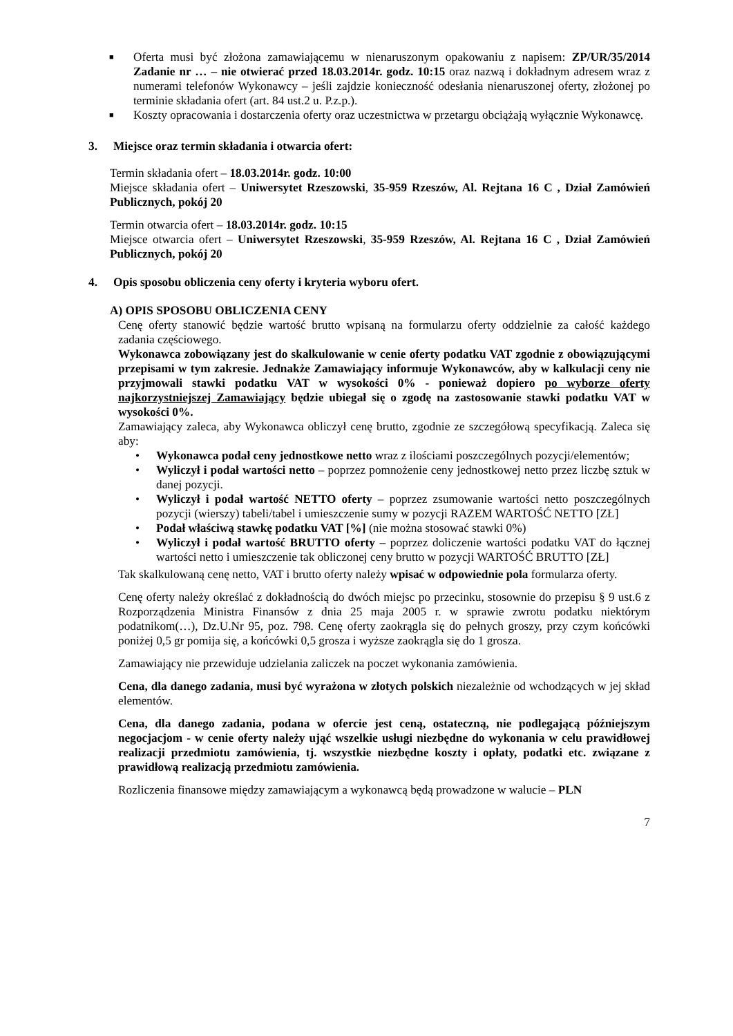■
Oferta musi być złożona zamawiającemu w nienaruszonym opakowaniu z napisem: ZP/UR/35/2014 Zadanie nr … – nie otwierać przed 18.03.2014r. godz. 10:15 oraz nazwą i dokładnym adresem wraz z numerami telefonów Wykonawcy – jeśli zajdzie konieczność odesłania nienaruszonej oferty, złożonej po terminie składania ofert (art. 84 ust.2 u. P.z.p.).
■
Koszty opracowania i dostarczenia oferty oraz uczestnictwa w przetargu obciążają wyłącznie Wykonawcę.
3. Miejsce oraz termin składania i otwarcia ofert:
Termin składania ofert – 18.03.2014r. godz. 10:00
Miejsce składania ofert – Uniwersytet Rzeszowski, 35-959 Rzeszów, Al. Rejtana 16 C , Dział Zamówień Publicznych, pokój 20
Termin otwarcia ofert – 18.03.2014r. godz. 10:15
Miejsce otwarcia ofert – Uniwersytet Rzeszowski, 35-959 Rzeszów, Al. Rejtana 16 C , Dział Zamówień Publicznych, pokój 20
4. Opis sposobu obliczenia ceny oferty i kryteria wyboru ofert.
A) OPIS SPOSOBU OBLICZENIA CENY
Cenę oferty stanowić będzie wartość brutto wpisaną na formularzu oferty oddzielnie za całość każdego zadania częściowego.
Wykonawca zobowiązany jest do skalkulowanie w cenie oferty podatku VAT zgodnie z obowiązującymi przepisami w tym zakresie. Jednakże Zamawiający informuje Wykonawców, aby w kalkulacji ceny nie przyjmowali stawki podatku VAT w wysokości 0% - ponieważ dopiero po wyborze oferty najkorzystniejszej Zamawiający będzie ubiegał się o zgodę na zastosowanie stawki podatku VAT w wysokości 0%.
Zamawiający zaleca, aby Wykonawca obliczył cenę brutto, zgodnie ze szczegółową specyfikacją. Zaleca się aby:
• Wykonawca podał ceny jednostkowe netto wraz z ilościami poszczególnych pozycji/elementów;
• Wyliczył i podał wartości netto – poprzez pomnożenie ceny jednostkowej netto przez liczbę sztuk w danej pozycji.
• Wyliczył i podał wartość NETTO oferty – poprzez zsumowanie wartości netto poszczególnych pozycji (wierszy) tabeli/tabel i umieszczenie sumy w pozycji RAZEM WARTOŚĆ NETTO [ZŁ]
• Podał właściwą stawkę podatku VAT [%] (nie można stosować stawki 0%)
• Wyliczył i podał wartość BRUTTO oferty – poprzez doliczenie wartości podatku VAT do łącznej wartości netto i umieszczenie tak obliczonej ceny brutto w pozycji WARTOŚĆ BRUTTO [ZŁ]
Tak skalkulowaną cenę netto, VAT i brutto oferty należy wpisać w odpowiednie pola formularza oferty.
Cenę oferty należy określać z dokładnością do dwóch miejsc po przecinku, stosownie do przepisu § 9 ust.6 z Rozporządzenia Ministra Finansów z dnia 25 maja 2005 r. w sprawie zwrotu podatku niektórym podatnikom(…), Dz.U.Nr 95, poz. 798. Cenę oferty zaokrągla się do pełnych groszy, przy czym końcówki poniżej 0,5 gr pomija się, a końcówki 0,5 grosza i wyższe zaokrągla się do 1 grosza.
Zamawiający nie przewiduje udzielania zaliczek na poczet wykonania zamówienia.
Cena, dla danego zadania, musi być wyrażona w złotych polskich niezależnie od wchodzących w jej skład elementów.
Cena, dla danego zadania, podana w ofercie jest ceną, ostateczną, nie podlegającą późniejszym negocjacjom - w cenie oferty należy ująć wszelkie usługi niezbędne do wykonania w celu prawidłowej realizacji przedmiotu zamówienia, tj. wszystkie niezbędne koszty i opłaty, podatki etc. związane z prawidłową realizacją przedmiotu zamówienia.
Rozliczenia finansowe między zamawiającym a wykonawcą będą prowadzone w walucie – PLN
7